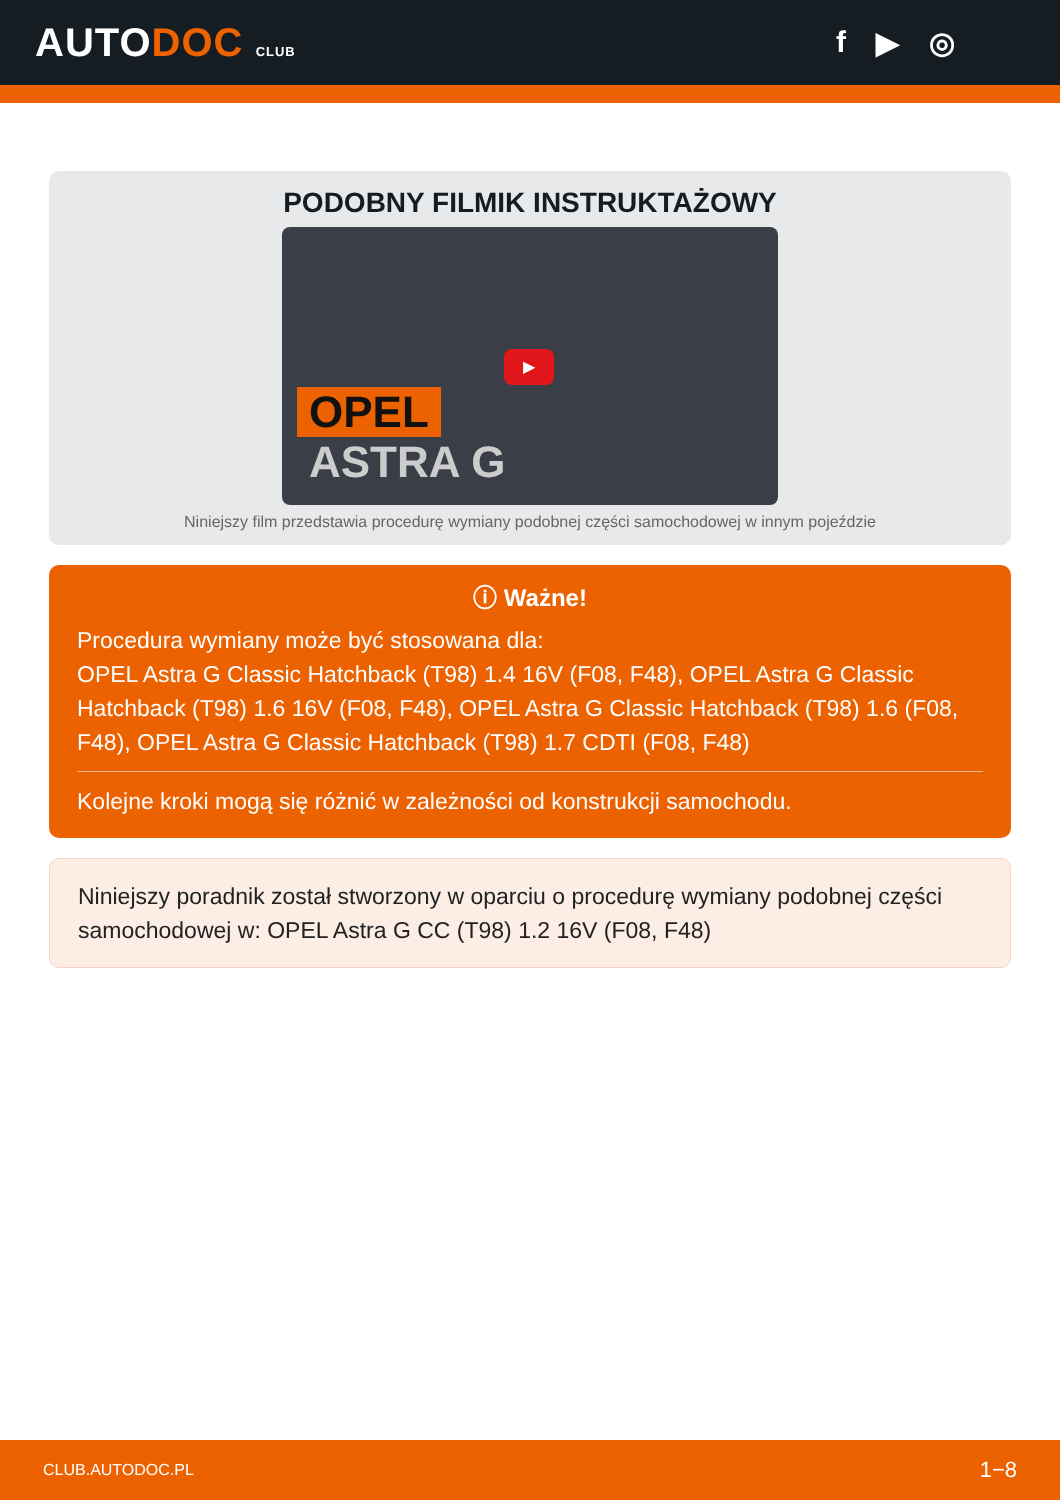AUTODOC CLUB
f ▶ ◎
PODOBNY FILMIK INSTRUKTAŻOWY
▶
OPEL
ASTRA G
Niniejszy film przedstawia procedurę wymiany podobnej części samochodowej w innym pojeździe
ⓘ Ważne!
Procedura wymiany może być stosowana dla:
OPEL Astra G Classic Hatchback (T98) 1.4 16V (F08, F48), OPEL Astra G Classic Hatchback (T98) 1.6 16V (F08, F48), OPEL Astra G Classic Hatchback (T98) 1.6 (F08, F48), OPEL Astra G Classic Hatchback (T98) 1.7 CDTI (F08, F48)
Kolejne kroki mogą się różnić w zależności od konstrukcji samochodu.
Niniejszy poradnik został stworzony w oparciu o procedurę wymiany podobnej części samochodowej w: OPEL Astra G CC (T98) 1.2 16V (F08, F48)
CLUB.AUTODOC.PL 1−8